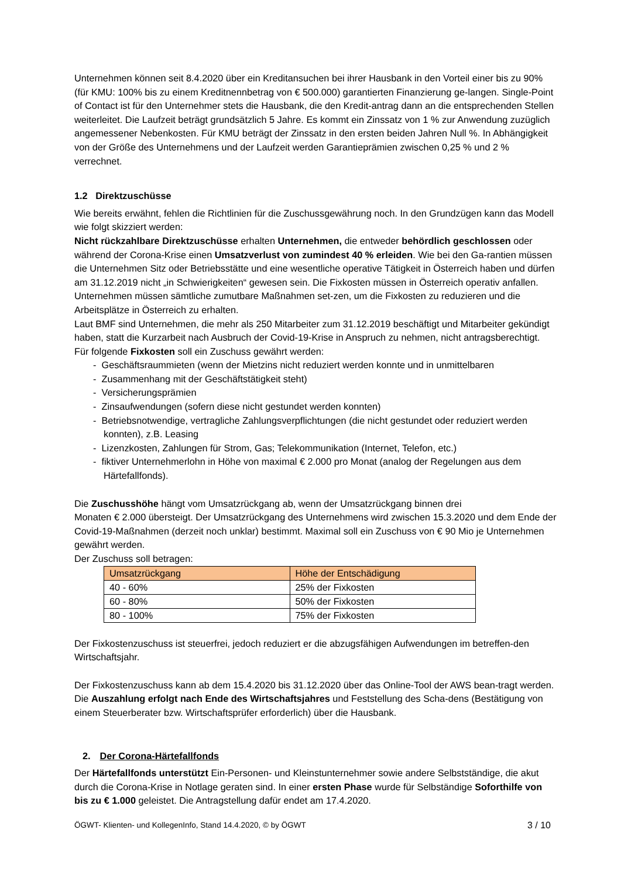Unternehmen können seit 8.4.2020 über ein Kreditansuchen bei ihrer Hausbank in den Vorteil einer bis zu 90% (für KMU: 100% bis zu einem Kreditnennbetrag von € 500.000) garantierten Finanzierung ge-langen. Single-Point of Contact ist für den Unternehmer stets die Hausbank, die den Kredit-antrag dann an die entsprechenden Stellen weiterleitet. Die Laufzeit beträgt grundsätzlich 5 Jahre. Es kommt ein Zinssatz von 1 % zur Anwendung zuzüglich angemessener Nebenkosten. Für KMU beträgt der Zinssatz in den ersten beiden Jahren Null %. In Abhängigkeit von der Größe des Unternehmens und der Laufzeit werden Garantieprämien zwischen 0,25 % und 2 % verrechnet.
1.2 Direktzuschüsse
Wie bereits erwähnt, fehlen die Richtlinien für die Zuschussgewährung noch. In den Grundzügen kann das Modell wie folgt skizziert werden:
Nicht rückzahlbare Direktzuschüsse erhalten Unternehmen, die entweder behördlich geschlossen oder während der Corona-Krise einen Umsatzverlust von zumindest 40 % erleiden. Wie bei den Ga-rantien müssen die Unternehmen Sitz oder Betriebsstätte und eine wesentliche operative Tätigkeit in Österreich haben und dürfen am 31.12.2019 nicht „in Schwierigkeiten“ gewesen sein. Die Fixkosten müssen in Österreich operativ anfallen. Unternehmen müssen sämtliche zumutbare Maßnahmen set-zen, um die Fixkosten zu reduzieren und die Arbeitsplätze in Österreich zu erhalten.
Laut BMF sind Unternehmen, die mehr als 250 Mitarbeiter zum 31.12.2019 beschäftigt und Mitarbeiter gekündigt haben, statt die Kurzarbeit nach Ausbruch der Covid-19-Krise in Anspruch zu nehmen, nicht antragsberechtigt.
Für folgende Fixkosten soll ein Zuschuss gewährt werden:
- Geschäftsraummieten (wenn der Mietzins nicht reduziert werden konnte und in unmittelbaren
- Zusammenhang mit der Geschäftstätigkeit steht)
- Versicherungsprämien
- Zinsaufwendungen (sofern diese nicht gestundet werden konnten)
- Betriebsnotwendige, vertragliche Zahlungsverpflichtungen (die nicht gestundet oder reduziert werden konnten), z.B. Leasing
- Lizenzkosten, Zahlungen für Strom, Gas; Telekommunikation (Internet, Telefon, etc.)
- fiktiver Unternehmerlohn in Höhe von maximal € 2.000 pro Monat (analog der Regelungen aus dem Härtefallfonds).
Die Zuschusshöhe hängt vom Umsatzrückgang ab, wenn der Umsatzrückgang binnen drei
Monaten € 2.000 übersteigt. Der Umsatzrückgang des Unternehmens wird zwischen 15.3.2020 und dem Ende der Covid-19-Maßnahmen (derzeit noch unklar) bestimmt. Maximal soll ein Zuschuss von € 90 Mio je Unternehmen gewährt werden.
Der Zuschuss soll betragen:
| Umsatzrückgang | Höhe der Entschädigung |
| --- | --- |
| 40 - 60% | 25% der Fixkosten |
| 60 - 80% | 50% der Fixkosten |
| 80 - 100% | 75% der Fixkosten |
Der Fixkostenzuschuss ist steuerfrei, jedoch reduziert er die abzugsfähigen Aufwendungen im betreffen-den Wirtschaftsjahr.
Der Fixkostenzuschuss kann ab dem 15.4.2020 bis 31.12.2020 über das Online-Tool der AWS bean-tragt werden. Die Auszahlung erfolgt nach Ende des Wirtschaftsjahres und Feststellung des Scha-dens (Bestätigung von einem Steuerberater bzw. Wirtschaftsprüfer erforderlich) über die Hausbank.
2. Der Corona-Härtefallfonds
Der Härtefallfonds unterstützt Ein-Personen- und Kleinstunternehmer sowie andere Selbstständige, die akut durch die Corona-Krise in Notlage geraten sind. In einer ersten Phase wurde für Selbständige Soforthilfe von bis zu € 1.000 geleistet. Die Antragstellung dafür endet am 17.4.2020.
ÖGWT- Klienten- und KollegenInfo, Stand 14.4.2020, © by ÖGWT 3 / 10